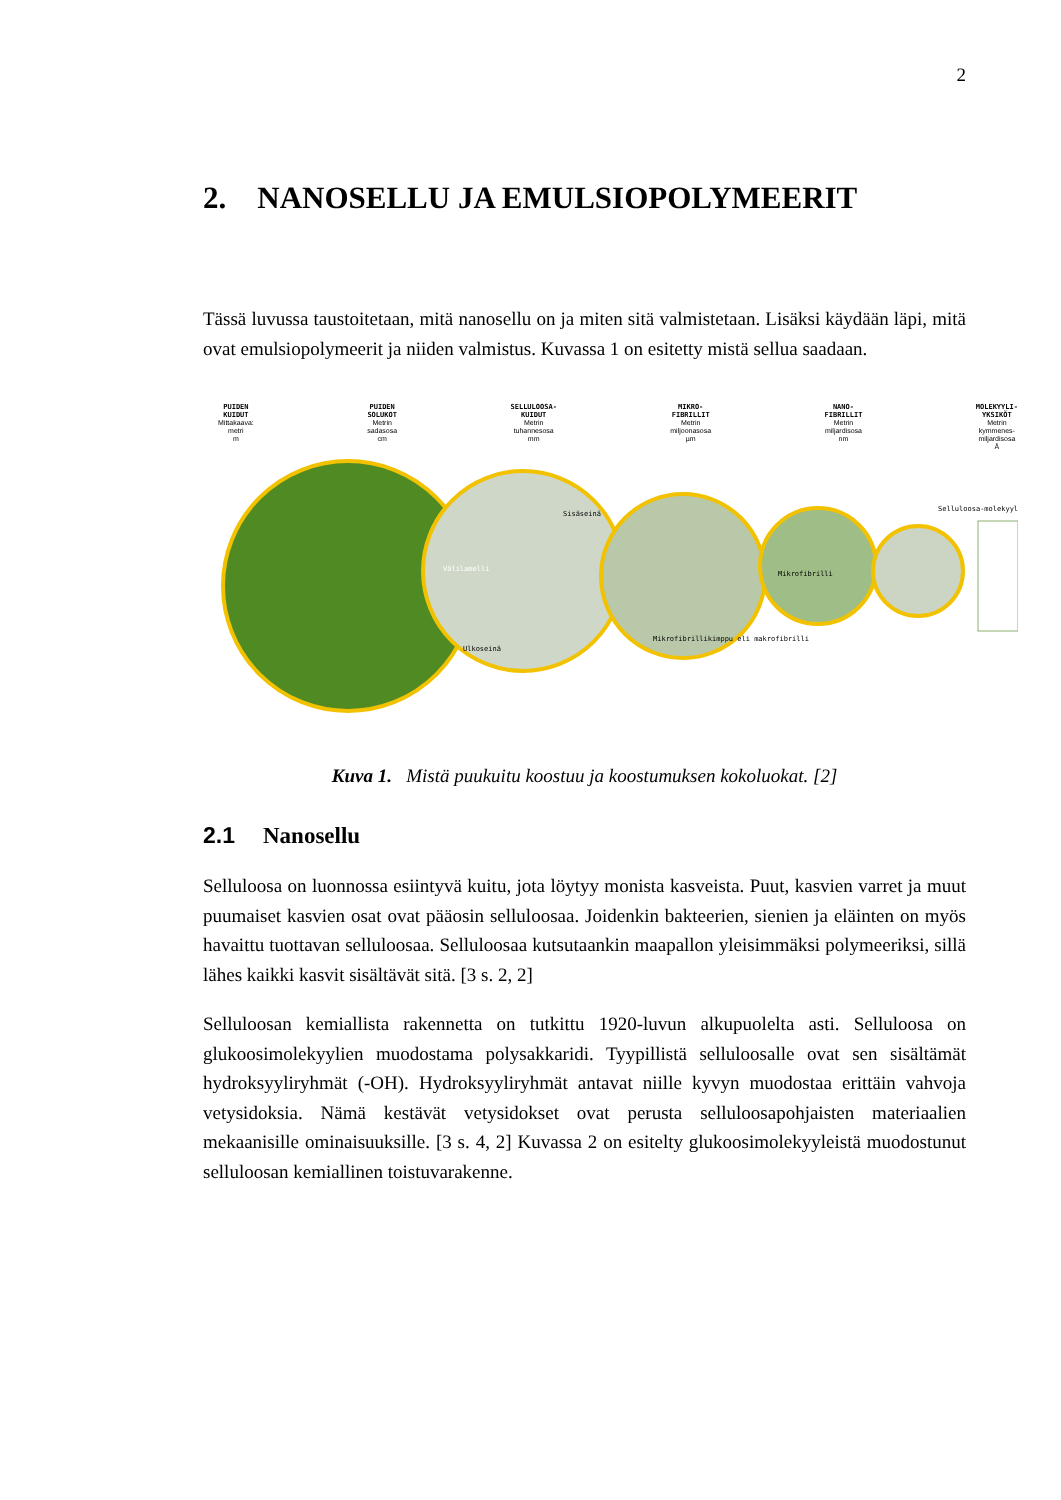2
2. NANOSELLU JA EMULSIOPOLYMEERIT
Tässä luvussa taustoitetaan, mitä nanosellu on ja miten sitä valmistetaan. Lisäksi käydään läpi, mitä ovat emulsiopolymeerit ja niiden valmistus. Kuvassa 1 on esitetty mistä sellua saadaan.
PUIDEN
KUIDUT
Mittakaava:
metri
m
PUIDEN
SOLUKOT
Metrin
sadasosa
cm
SELLULOOSA-
KUIDUT
Metrin
tuhannesosa
mm
MIKRO-
FIBRILLIT
Metrin
miljoonasosa
µm
NANO-
FIBRILLIT
Metrin
miljardisosa
nm
MOLEKYYLI-
YKSIKÖT
Metrin
kymmenes-
miljardisosa
Å
Välilamelli
Sisäseinä
Ulkoseinä
Mikrofibrillikimppu eli makrofibrilli
Mikrofibrilli
Selluloosa-molekyyli
Kuva 1. Mistä puukuitu koostuu ja koostumuksen kokoluokat. [2]
2.1 Nanosellu
Selluloosa on luonnossa esiintyvä kuitu, jota löytyy monista kasveista. Puut, kasvien varret ja muut puumaiset kasvien osat ovat pääosin selluloosaa. Joidenkin bakteerien, sienien ja eläinten on myös havaittu tuottavan selluloosaa. Selluloosaa kutsutaankin maapallon yleisimmäksi polymeeriksi, sillä lähes kaikki kasvit sisältävät sitä. [3 s. 2, 2]
Selluloosan kemiallista rakennetta on tutkittu 1920-luvun alkupuolelta asti. Selluloosa on glukoosimolekyylien muodostama polysakkaridi. Tyypillistä selluloosalle ovat sen sisältämät hydroksyyliryhmät (-OH). Hydroksyyliryhmät antavat niille kyvyn muodostaa erittäin vahvoja vetysidoksia. Nämä kestävät vetysidokset ovat perusta selluloosapohjaisten materiaalien mekaanisille ominaisuuksille. [3 s. 4, 2] Kuvassa 2 on esitelty glukoosimolekyyleistä muodostunut selluloosan kemiallinen toistuvarakenne.